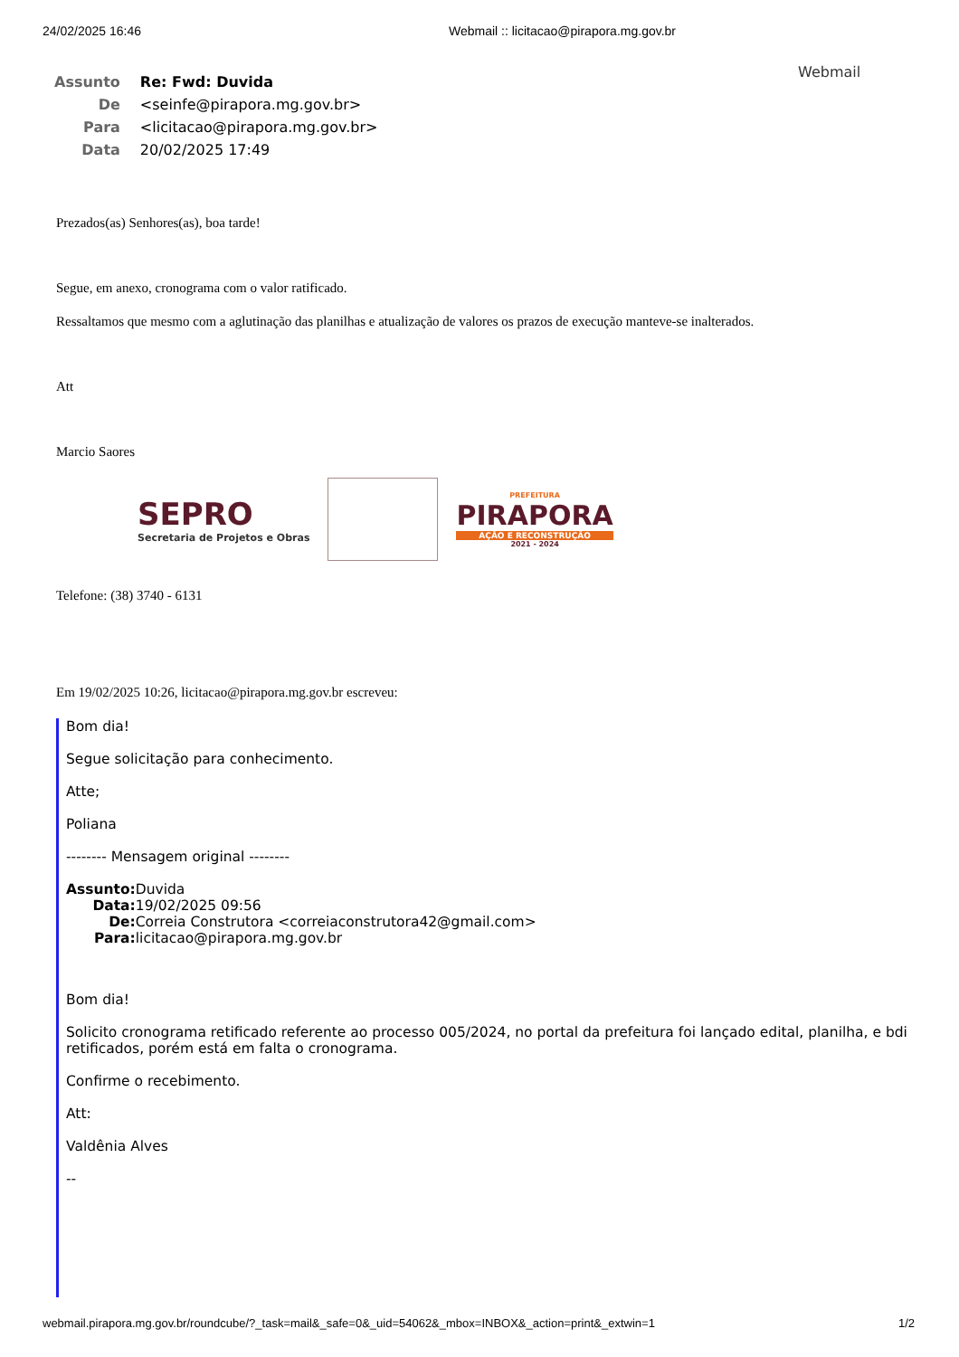24/02/2025 16:46 Webmail :: licitacao@pirapora.mg.gov.br
Webmail
| Assunto | Re: Fwd: Duvida |
| De | <seinfe@pirapora.mg.gov.br> |
| Para | <licitacao@pirapora.mg.gov.br> |
| Data | 20/02/2025 17:49 |
Prezados(as) Senhores(as), boa tarde!
Segue, em anexo, cronograma com o valor ratificado.
Ressaltamos que mesmo com a aglutinação das planilhas e atualização de valores os prazos de execução manteve-se inalterados.
Att
Marcio Saores
SEPRO
Secretaria de Projetos e Obras
PREFEITURA
PIRAPORA
AÇÃO E RECONSTRUÇÃO
2021 - 2024
Telefone: (38) 3740 - 6131
Em 19/02/2025 10:26, licitacao@pirapora.mg.gov.br escreveu:
Bom dia!
Segue solicitação para conhecimento.
Atte;
Poliana
-------- Mensagem original --------
| Assunto: | Duvida |
| Data: | 19/02/2025 09:56 |
| De: | Correia Construtora <correiaconstrutora42@gmail.com> |
| Para: | licitacao@pirapora.mg.gov.br |
Bom dia!
Solicito cronograma retificado referente ao processo 005/2024, no portal da prefeitura foi lançado edital, planilha, e bdi retificados, porém está em falta o cronograma.
Confirme o recebimento.
Att:
Valdênia Alves
--
webmail.pirapora.mg.gov.br/roundcube/?_task=mail&_safe=0&_uid=54062&_mbox=INBOX&_action=print&_extwin=1 1/2